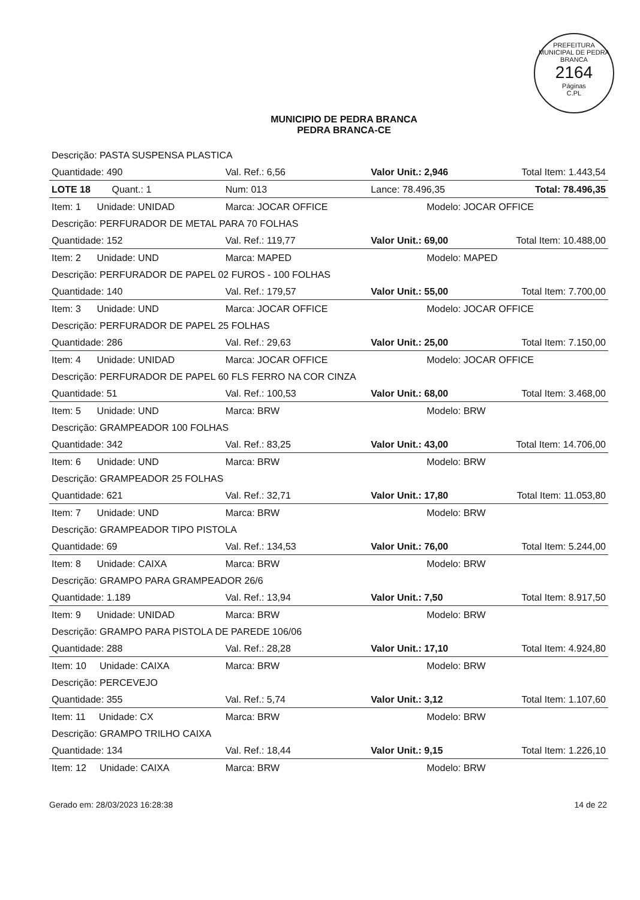PREFEITURA MUNICIPAL DE PEDRA BRANCA
2164
Páginas
C.PL
MUNICIPIO DE PEDRA BRANCA
PEDRA BRANCA-CE
| Descrição: PASTA SUSPENSA PLASTICA | | | | |
| Quantidade: 490 | Val. Ref.: 6,56 | Valor Unit.: 2,946 | | Total Item: 1.443,54 |
| LOTE 18 Quant.: 1 | Num: 013 | Lance: 78.496,35 | | Total: 78.496,35 |
| Item: 1 Unidade: UNIDAD | Marca: JOCAR OFFICE | | Modelo: JOCAR OFFICE | |
| Descrição: PERFURADOR DE METAL PARA 70 FOLHAS | | | | |
| Quantidade: 152 | Val. Ref.: 119,77 | Valor Unit.: 69,00 | | Total Item: 10.488,00 |
| Item: 2 Unidade: UND | Marca: MAPED | | Modelo: MAPED | |
| Descrição: PERFURADOR DE PAPEL 02 FUROS - 100 FOLHAS | | | | |
| Quantidade: 140 | Val. Ref.: 179,57 | Valor Unit.: 55,00 | | Total Item: 7.700,00 |
| Item: 3 Unidade: UND | Marca: JOCAR OFFICE | | Modelo: JOCAR OFFICE | |
| Descrição: PERFURADOR DE PAPEL 25 FOLHAS | | | | |
| Quantidade: 286 | Val. Ref.: 29,63 | Valor Unit.: 25,00 | | Total Item: 7.150,00 |
| Item: 4 Unidade: UNIDAD | Marca: JOCAR OFFICE | | Modelo: JOCAR OFFICE | |
| Descrição: PERFURADOR DE PAPEL 60 FLS FERRO NA COR CINZA | | | | |
| Quantidade: 51 | Val. Ref.: 100,53 | Valor Unit.: 68,00 | | Total Item: 3.468,00 |
| Item: 5 Unidade: UND | Marca: BRW | | Modelo: BRW | |
| Descrição: GRAMPEADOR 100 FOLHAS | | | | |
| Quantidade: 342 | Val. Ref.: 83,25 | Valor Unit.: 43,00 | | Total Item: 14.706,00 |
| Item: 6 Unidade: UND | Marca: BRW | | Modelo: BRW | |
| Descrição: GRAMPEADOR 25 FOLHAS | | | | |
| Quantidade: 621 | Val. Ref.: 32,71 | Valor Unit.: 17,80 | | Total Item: 11.053,80 |
| Item: 7 Unidade: UND | Marca: BRW | | Modelo: BRW | |
| Descrição: GRAMPEADOR TIPO PISTOLA | | | | |
| Quantidade: 69 | Val. Ref.: 134,53 | Valor Unit.: 76,00 | | Total Item: 5.244,00 |
| Item: 8 Unidade: CAIXA | Marca: BRW | | Modelo: BRW | |
| Descrição: GRAMPO PARA GRAMPEADOR 26/6 | | | | |
| Quantidade: 1.189 | Val. Ref.: 13,94 | Valor Unit.: 7,50 | | Total Item: 8.917,50 |
| Item: 9 Unidade: UNIDAD | Marca: BRW | | Modelo: BRW | |
| Descrição: GRAMPO PARA PISTOLA DE PAREDE 106/06 | | | | |
| Quantidade: 288 | Val. Ref.: 28,28 | Valor Unit.: 17,10 | | Total Item: 4.924,80 |
| Item: 10 Unidade: CAIXA | Marca: BRW | | Modelo: BRW | |
| Descrição: PERCEVEJO | | | | |
| Quantidade: 355 | Val. Ref.: 5,74 | Valor Unit.: 3,12 | | Total Item: 1.107,60 |
| Item: 11 Unidade: CX | Marca: BRW | | Modelo: BRW | |
| Descrição: GRAMPO TRILHO CAIXA | | | | |
| Quantidade: 134 | Val. Ref.: 18,44 | Valor Unit.: 9,15 | | Total Item: 1.226,10 |
| Item: 12 Unidade: CAIXA | Marca: BRW | | Modelo: BRW | |
Gerado em: 28/03/2023 16:28:38 14 de 22